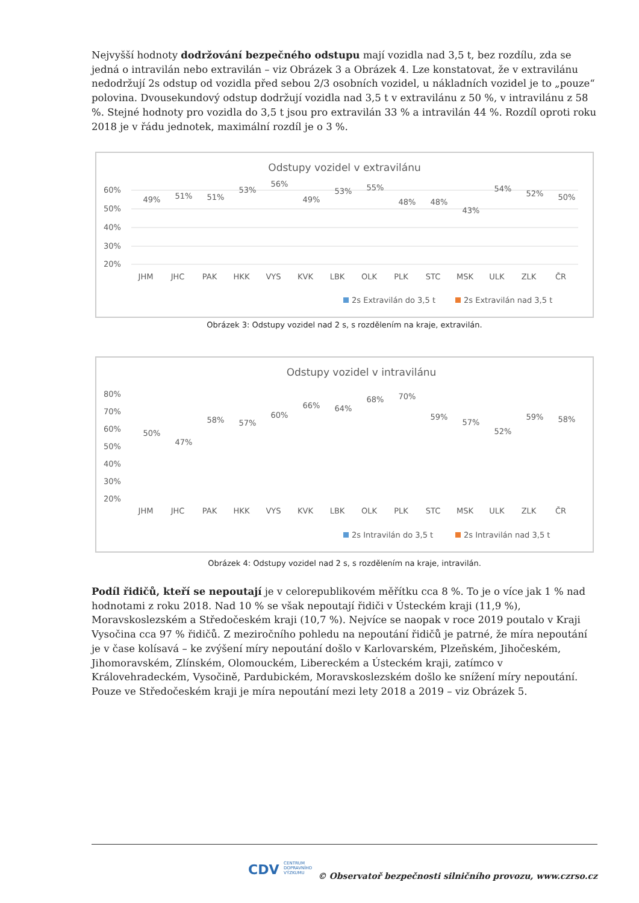Nejvyšší hodnoty dodržování bezpečného odstupu mají vozidla nad 3,5 t, bez rozdílu, zda se jedná o intravilán nebo extravilán – viz Obrázek 3 a Obrázek 4. Lze konstatovat, že v extravilánu nedodržují 2s odstup od vozidla před sebou 2/3 osobních vozidel, u nákladních vozidel je to „pouze“ polovina. Dvousekundový odstup dodržují vozidla nad 3,5 t v extravilánu z 50 %, v intravilánu z 58 %. Stejné hodnoty pro vozidla do 3,5 t jsou pro extravilán 33 % a intravilán 44 %. Rozdíl oproti roku 2018 je v řádu jednotek, maximální rozdíl je o 3 %.
Odstupy vozidel v extravilánu
60%
50%
40%
30%
20%
JHM
JHC
PAK
HKK
VYS
KVK
LBK
OLK
PLK
STC
MSK
ULK
ZLK
ČR
49%
51%
51%
53%
56%
49%
53%
55%
48%
48%
43%
54%
52%
50%
2s Extravilán do 3,5 t
2s Extravilán nad 3,5 t
Obrázek 3: Odstupy vozidel nad 2 s, s rozdělením na kraje, extravilán.
Odstupy vozidel v intravilánu
80%
70%
60%
50%
40%
30%
20%
JHM
JHC
PAK
HKK
VYS
KVK
LBK
OLK
PLK
STC
MSK
ULK
ZLK
ČR
50%
47%
58%
57%
60%
66%
64%
68%
70%
59%
57%
52%
59%
58%
2s Intravilán do 3,5 t
2s Intravilán nad 3,5 t
Obrázek 4: Odstupy vozidel nad 2 s, s rozdělením na kraje, intravilán.
Podíl řidičů, kteří se nepoutají je v celorepublikovém měřítku cca 8 %. To je o více jak 1 % nad hodnotami z roku 2018. Nad 10 % se však nepoutají řidiči v Ústeckém kraji (11,9 %), Moravskoslezském a Středočeském kraji (10,7 %). Nejvíce se naopak v roce 2019 poutalo v Kraji Vysočina cca 97 % řidičů. Z meziročního pohledu na nepoutání řidičů je patrné, že míra nepoutání je v čase kolísavá – ke zvýšení míry nepoutání došlo v Karlovarském, Plzeňském, Jihočeském, Jihomoravském, Zlínském, Olomouckém, Libereckém a Ústeckém kraji, zatímco v Královehradeckém, Vysočině, Pardubickém, Moravskoslezském došlo ke snížení míry nepoutání. Pouze ve Středočeském kraji je míra nepoutání mezi lety 2018 a 2019 – viz Obrázek 5.
CDV CENTRUM
DOPRAVNÍHO
VÝZKUMU
© Observatoř bezpečnosti silničního provozu, www.czrso.cz